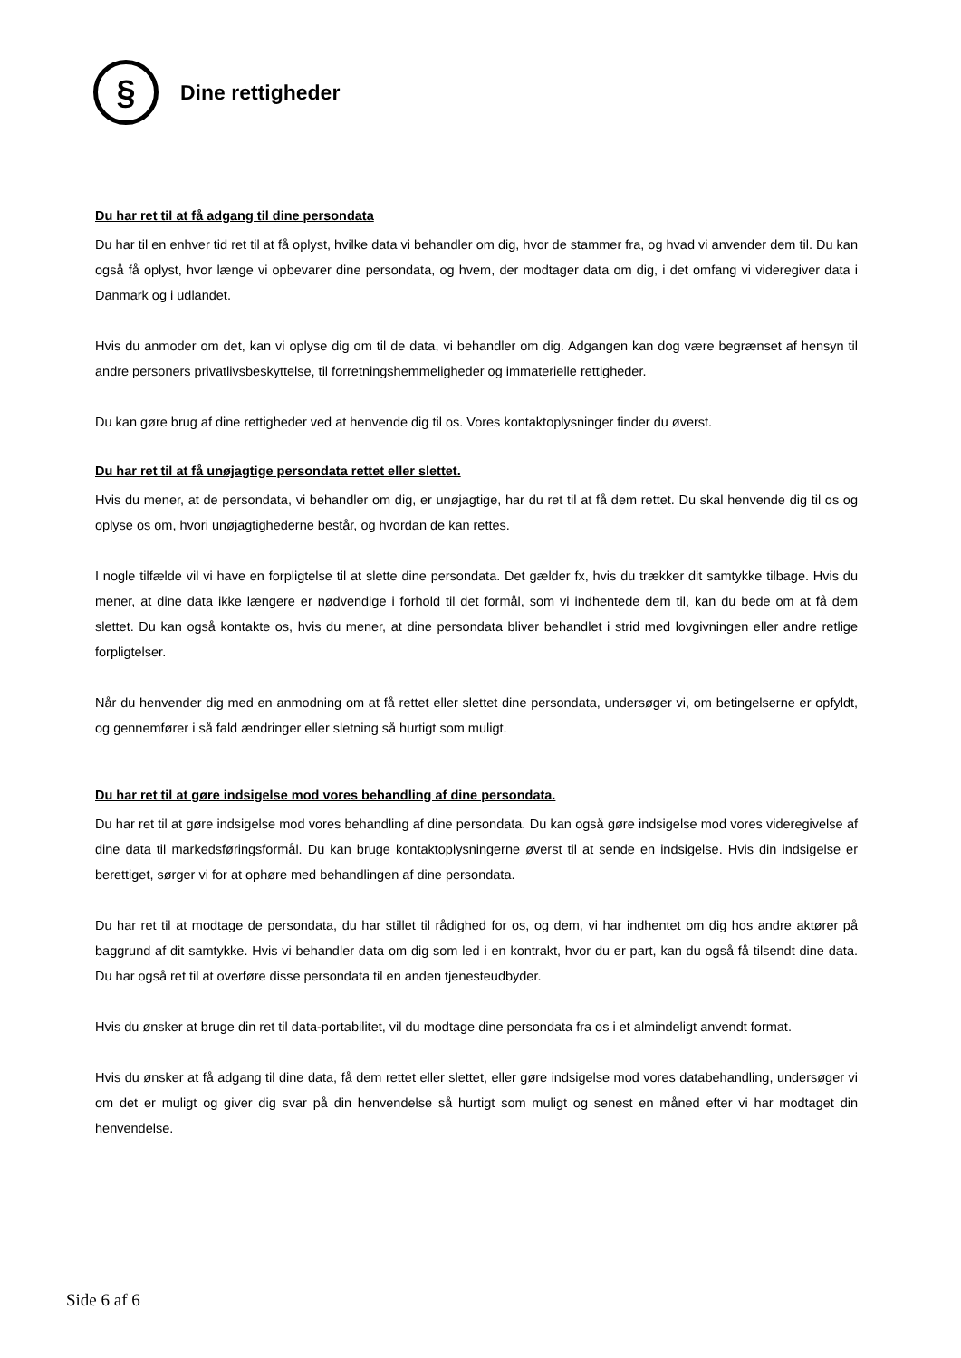§
Dine rettigheder
Du har ret til at få adgang til dine persondata
Du har til en enhver tid ret til at få oplyst, hvilke data vi behandler om dig, hvor de stammer fra, og hvad vi anvender dem til. Du kan også få oplyst, hvor længe vi opbevarer dine persondata, og hvem, der modtager data om dig, i det omfang vi videregiver data i Danmark og i udlandet.
Hvis du anmoder om det, kan vi oplyse dig om til de data, vi behandler om dig. Adgangen kan dog være begrænset af hensyn til andre personers privatlivsbeskyttelse, til forretningshemmeligheder og immaterielle rettigheder.
Du kan gøre brug af dine rettigheder ved at henvende dig til os. Vores kontaktoplysninger finder du øverst.
Du har ret til at få unøjagtige persondata rettet eller slettet.
Hvis du mener, at de persondata, vi behandler om dig, er unøjagtige, har du ret til at få dem rettet. Du skal henvende dig til os og oplyse os om, hvori unøjagtighederne består, og hvordan de kan rettes.
I nogle tilfælde vil vi have en forpligtelse til at slette dine persondata. Det gælder fx, hvis du trækker dit samtykke tilbage. Hvis du mener, at dine data ikke længere er nødvendige i forhold til det formål, som vi indhentede dem til, kan du bede om at få dem slettet. Du kan også kontakte os, hvis du mener, at dine persondata bliver behandlet i strid med lovgivningen eller andre retlige forpligtelser.
Når du henvender dig med en anmodning om at få rettet eller slettet dine persondata, undersøger vi, om betingelserne er opfyldt, og gennemfører i så fald ændringer eller sletning så hurtigt som muligt.
Du har ret til at gøre indsigelse mod vores behandling af dine persondata.
Du har ret til at gøre indsigelse mod vores behandling af dine persondata. Du kan også gøre indsigelse mod vores videregivelse af dine data til markedsføringsformål. Du kan bruge kontaktoplysningerne øverst til at sende en indsigelse. Hvis din indsigelse er berettiget, sørger vi for at ophøre med behandlingen af dine persondata.
Du har ret til at modtage de persondata, du har stillet til rådighed for os, og dem, vi har indhentet om dig hos andre aktører på baggrund af dit samtykke. Hvis vi behandler data om dig som led i en kontrakt, hvor du er part, kan du også få tilsendt dine data. Du har også ret til at overføre disse persondata til en anden tjenesteudbyder.
Hvis du ønsker at bruge din ret til data-portabilitet, vil du modtage dine persondata fra os i et almindeligt anvendt format.
Hvis du ønsker at få adgang til dine data, få dem rettet eller slettet, eller gøre indsigelse mod vores databehandling, undersøger vi om det er muligt og giver dig svar på din henvendelse så hurtigt som muligt og senest en måned efter vi har modtaget din henvendelse.
Side 6 af 6